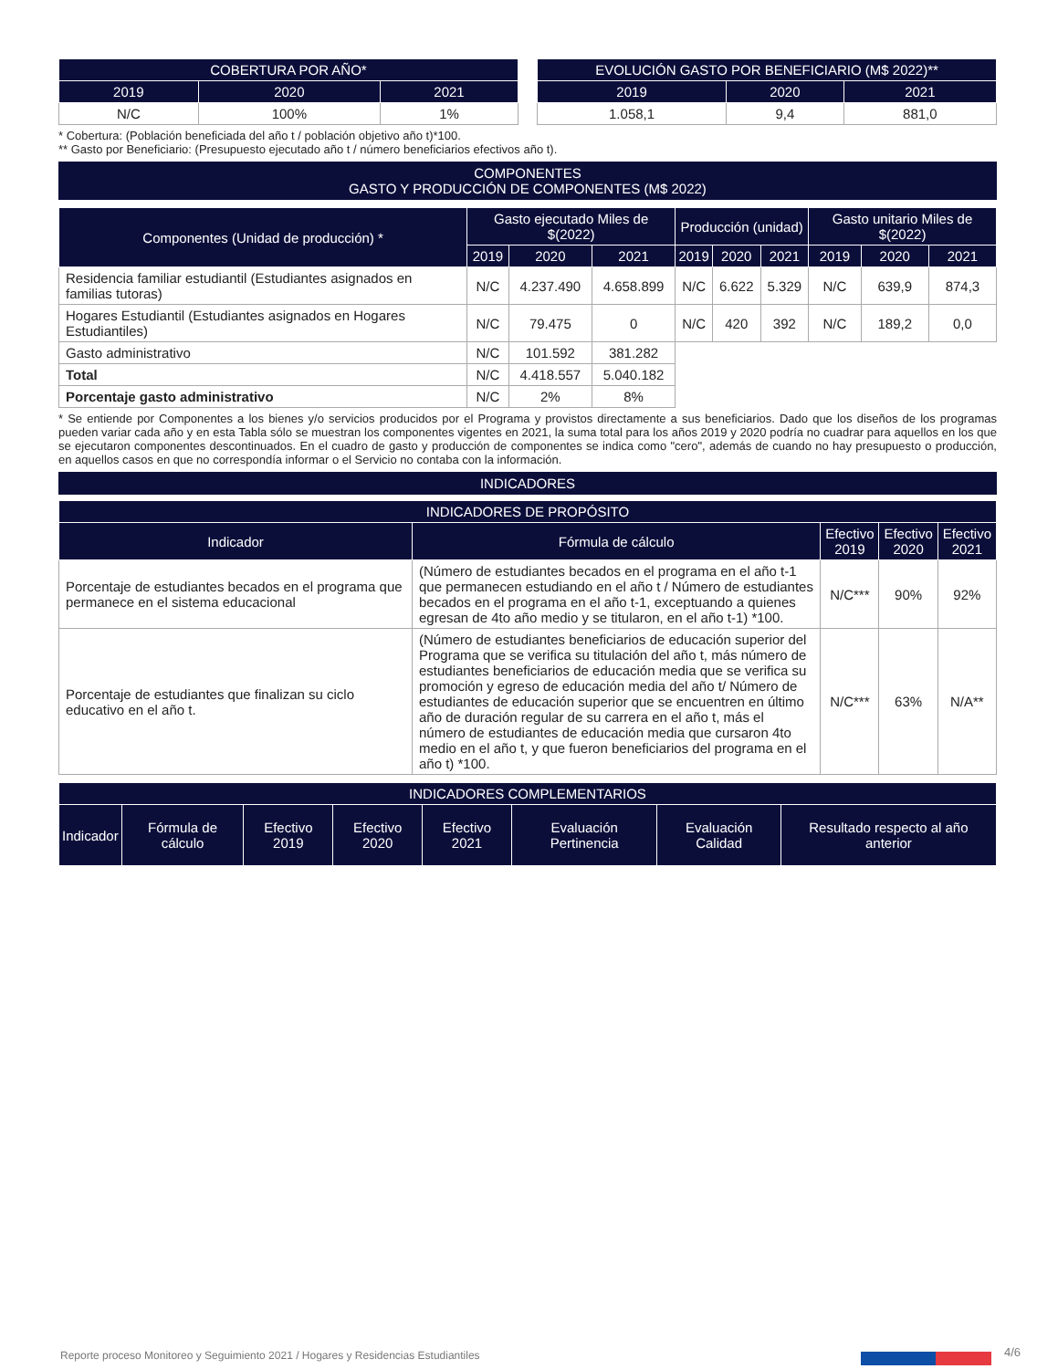| COBERTURA POR AÑO* | | |
| --- | --- | --- |
| 2019 | 2020 | 2021 |
| N/C | 100% | 1% |
| EVOLUCIÓN GASTO POR BENEFICIARIO (M$ 2022)** | | |
| --- | --- | --- |
| 2019 | 2020 | 2021 |
| 1.058,1 | 9,4 | 881,0 |
* Cobertura: (Población beneficiada del año t / población objetivo año t)*100.
** Gasto por Beneficiario: (Presupuesto ejecutado año t / número beneficiarios efectivos año t).
COMPONENTES
GASTO Y PRODUCCIÓN DE COMPONENTES (M$ 2022)
| Componentes (Unidad de producción) * | Gasto ejecutado Miles de $(2022) | | | Producción (unidad) | | | Gasto unitario Miles de $(2022) | | |
| --- | --- | --- | --- | --- | --- | --- | --- | --- | --- |
| | 2019 | 2020 | 2021 | 2019 | 2020 | 2021 | 2019 | 2020 | 2021 |
| Residencia familiar estudiantil (Estudiantes asignados en familias tutoras) | N/C | 4.237.490 | 4.658.899 | N/C | 6.622 | 5.329 | N/C | 639,9 | 874,3 |
| Hogares Estudiantil (Estudiantes asignados en Hogares Estudiantiles) | N/C | 79.475 | 0 | N/C | 420 | 392 | N/C | 189,2 | 0,0 |
| Gasto administrativo | N/C | 101.592 | 381.282 | | | | | | |
| Total | N/C | 4.418.557 | 5.040.182 | | | | | | |
| Porcentaje gasto administrativo | N/C | 2% | 8% | | | | | | |
* Se entiende por Componentes a los bienes y/o servicios producidos por el Programa y provistos directamente a sus beneficiarios. Dado que los diseños de los programas pueden variar cada año y en esta Tabla sólo se muestran los componentes vigentes en 2021, la suma total para los años 2019 y 2020 podría no cuadrar para aquellos en los que se ejecutaron componentes descontinuados. En el cuadro de gasto y producción de componentes se indica como "cero", además de cuando no hay presupuesto o producción, en aquellos casos en que no correspondía informar o el Servicio no contaba con la información.
INDICADORES
| INDICADORES DE PROPÓSITO | | | | |
| --- | --- | --- | --- | --- |
| Indicador | Fórmula de cálculo | Efectivo 2019 | Efectivo 2020 | Efectivo 2021 |
| Porcentaje de estudiantes becados en el programa que permanece en el sistema educacional | (Número de estudiantes becados en el programa en el año t-1 que permanecen estudiando en el año t / Número de estudiantes becados en el programa en el año t-1, exceptuando a quienes egresan de 4to año medio y se titularon, en el año t-1) *100. | N/C*** | 90% | 92% |
| Porcentaje de estudiantes que finalizan su ciclo educativo en el año t. | (Número de estudiantes beneficiarios de educación superior del Programa que se verifica su titulación del año t, más número de estudiantes beneficiarios de educación media que se verifica su promoción y egreso de educación media del año t/ Número de estudiantes de educación superior que se encuentren en último año de duración regular de su carrera en el año t, más el número de estudiantes de educación media que cursaron 4to medio en el año t, y que fueron beneficiarios del programa en el año t) *100. | N/C*** | 63% | N/A** |
| INDICADORES COMPLEMENTARIOS | | | | | | | |
| --- | --- | --- | --- | --- | --- | --- | --- |
| Indicador | Fórmula de cálculo | Efectivo 2019 | Efectivo 2020 | Efectivo 2021 | Evaluación Pertinencia | Evaluación Calidad | Resultado respecto al año anterior |
Reporte proceso Monitoreo y Seguimiento 2021 / Hogares y Residencias Estudiantiles
4/6